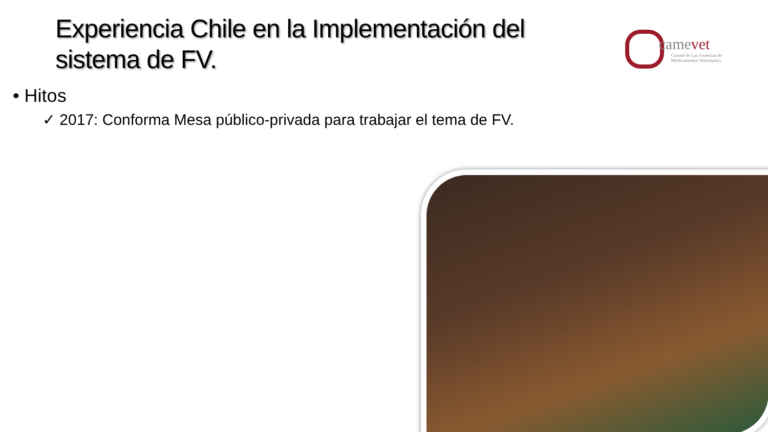Experiencia Chile en la Implementación del sistema de FV.
camevet
Comité de Las Américas de
Medicamentos Veterinarios
• Hitos
✓ 2017: Conforma Mesa público-privada para trabajar el tema de FV.